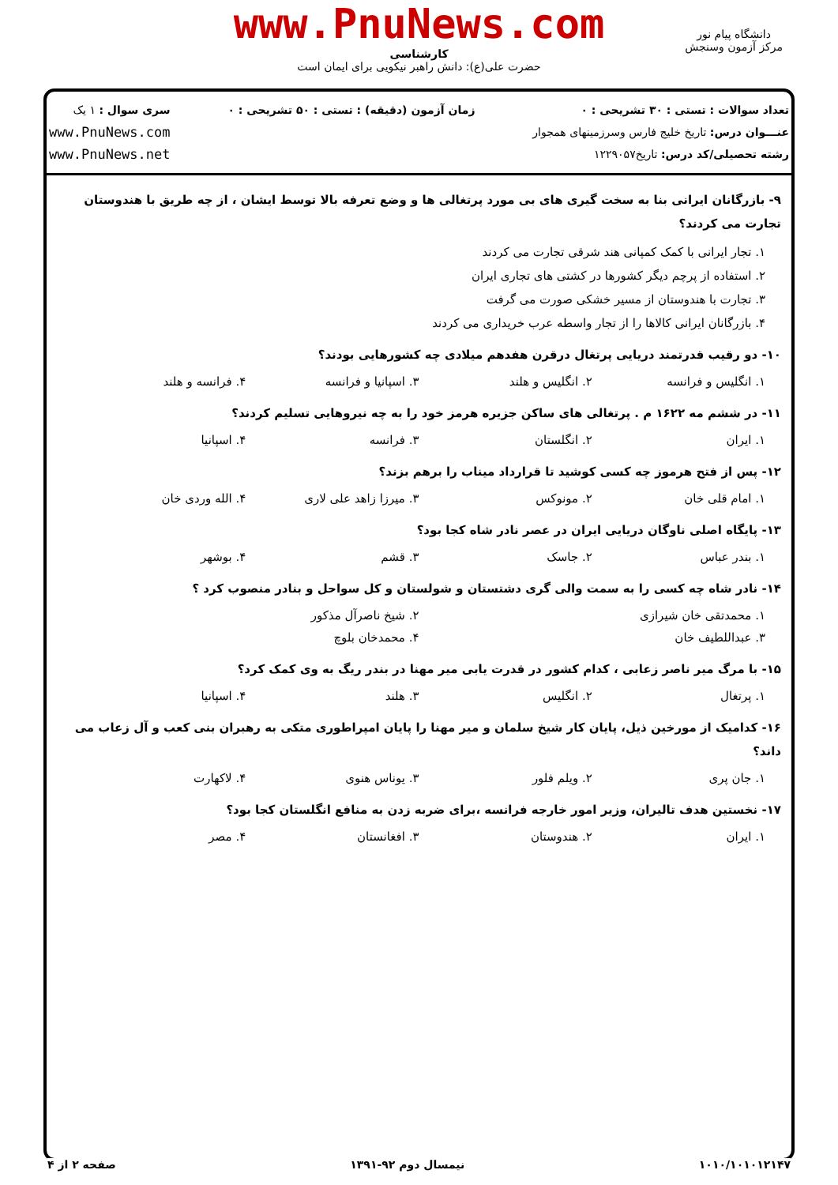www.PnuNews.com
دانشگاه پیام نور
مرکز آزمون وسنجش
کارشناسی
حضرت علی(ع): دانش راهبر نیکویی برای ایمان است
تعداد سوالات : تستی : ۳۰ تشریحی : ۰
عنـــوان درس: تاریخ خلیج فارس وسرزمینهای همجوار
رشته تحصیلی/کد درس: تاریخ۱۲۲۹۰۵۷
زمان آزمون (دقیقه) : تستی : ۵۰ تشریحی : ۰
سری سوال : ۱ یک
www.PnuNews.com
www.PnuNews.net
۹- بازرگانان ایرانی بنا به سخت گیری های بی مورد پرتغالی ها و وضع تعرفه بالا توسط ایشان ، از چه طریق با هندوستان تجارت می کردند؟
۱. تجار ایرانی با کمک کمپانی هند شرقی تجارت می کردند
۲. استفاده از پرچم دیگر کشورها در کشتی های تجاری ایران
۳. تجارت با هندوستان از مسیر خشکی صورت می گرفت
۴. بازرگانان ایرانی کالاها را از تجار واسطه عرب خریداری می کردند
۱۰- دو رقیب قدرتمند دریایی پرتغال درقرن هفدهم میلادی چه کشورهایی بودند؟
۱. انگلیس و فرانسه ۲. انگلیس و هلند ۳. اسپانیا و فرانسه ۴. فرانسه و هلند
۱۱- در ششم مه ۱۶۲۲ م . پرتغالی های ساکن جزیره هرمز خود را به چه نیروهایی تسلیم کردند؟
۱. ایران ۲. انگلستان ۳. فرانسه ۴. اسپانیا
۱۲- پس از فتح هرموز چه کسی کوشید تا قرارداد میناب را برهم بزند؟
۱. امام قلی خان ۲. مونوکس ۳. میرزا زاهد علی لاری ۴. الله وردی خان
۱۳- پایگاه اصلی ناوگان دریایی ایران در عصر نادر شاه کجا بود؟
۱. بندر عباس ۲. جاسک ۳. قشم ۴. بوشهر
۱۴- نادر شاه چه کسی را به سمت والی گری دشتستان و شولستان و کل سواحل و بنادر منصوب کرد ؟
۱. محمدتقی خان شیرازی ۲. شیخ ناصرآل مذکور
۳. عبداللطیف خان ۴. محمدخان بلوچ
۱۵- با مرگ میر ناصر زعابی ، کدام کشور در قدرت یابی میر مهنا در بندر ریگ به وی کمک کرد؟
۱. پرتغال ۲. انگلیس ۳. هلند ۴. اسپانیا
۱۶- کدامیک از مورخین ذیل، پایان کار شیخ سلمان و میر مهنا را پایان امپراطوری متکی به رهبران بنی کعب و آل زعاب می داند؟
۱. جان پری ۲. ویلم فلور ۳. یوناس هنوی ۴. لاکهارت
۱۷- نخستین هدف تالیران، وزیر امور خارجه فرانسه ،برای ضربه زدن به منافع انگلستان کجا بود؟
۱. ایران ۲. هندوستان ۳. افغانستان ۴. مصر
۱۰۱۰/۱۰۱۰۱۲۱۴۷ نیمسال دوم ۹۲-۱۳۹۱ صفحه ۲ از ۴